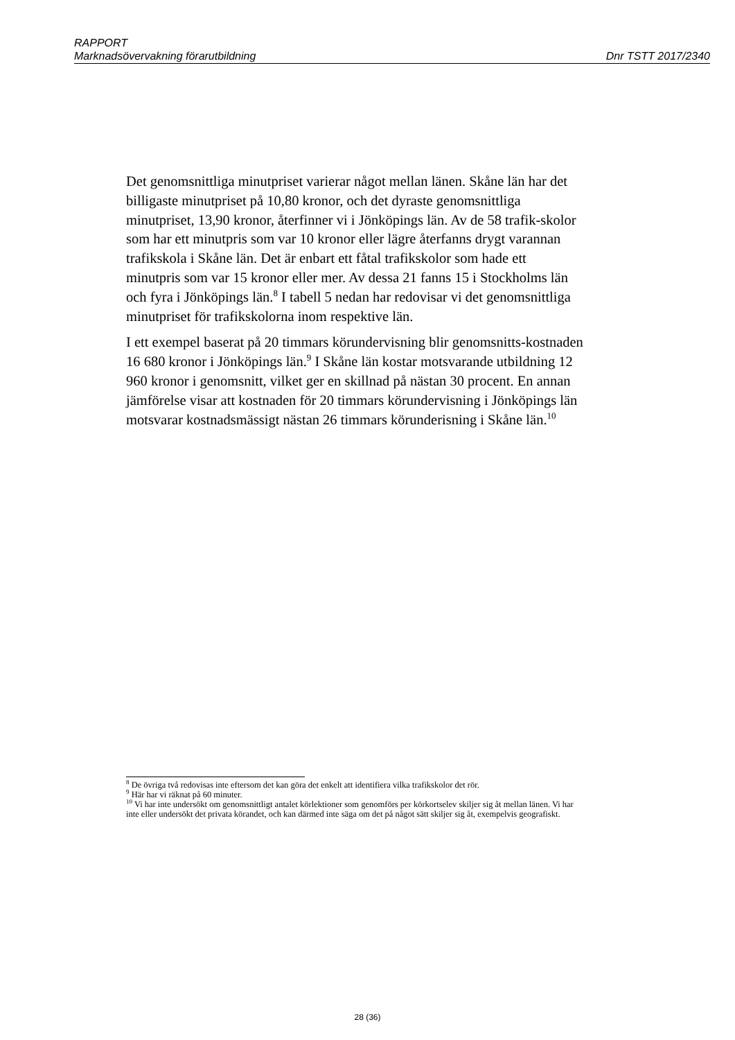RAPPORT
Marknadsövervakning förarutbildning Dnr TSTT 2017/2340
Det genomsnittliga minutpriset varierar något mellan länen. Skåne län har det billigaste minutpriset på 10,80 kronor, och det dyraste genomsnittliga minutpriset, 13,90 kronor, återfinner vi i Jönköpings län. Av de 58 trafik-skolor som har ett minutpris som var 10 kronor eller lägre återfanns drygt varannan trafikskola i Skåne län. Det är enbart ett fåtal trafikskolor som hade ett minutpris som var 15 kronor eller mer. Av dessa 21 fanns 15 i Stockholms län och fyra i Jönköpings län.<sup>8</sup> I tabell 5 nedan har redovisar vi det genomsnittliga minutpriset för trafikskolorna inom respektive län.
I ett exempel baserat på 20 timmars körundervisning blir genomsnitts-kostnaden 16 680 kronor i Jönköpings län.<sup>9</sup> I Skåne län kostar motsvarande utbildning 12 960 kronor i genomsnitt, vilket ger en skillnad på nästan 30 procent. En annan jämförelse visar att kostnaden för 20 timmars körundervisning i Jönköpings län motsvarar kostnadsmässigt nästan 26 timmars körunderisning i Skåne län.<sup>10</sup>
<sup>8</sup> De övriga två redovisas inte eftersom det kan göra det enkelt att identifiera vilka trafikskolor det rör.
<sup>9</sup> Här har vi räknat på 60 minuter.
<sup>10</sup> Vi har inte undersökt om genomsnittligt antalet körlektioner som genomförs per körkortselev skiljer sig åt mellan länen. Vi har inte eller undersökt det privata körandet, och kan därmed inte säga om det på något sätt skiljer sig åt, exempelvis geografiskt.
28 (36)